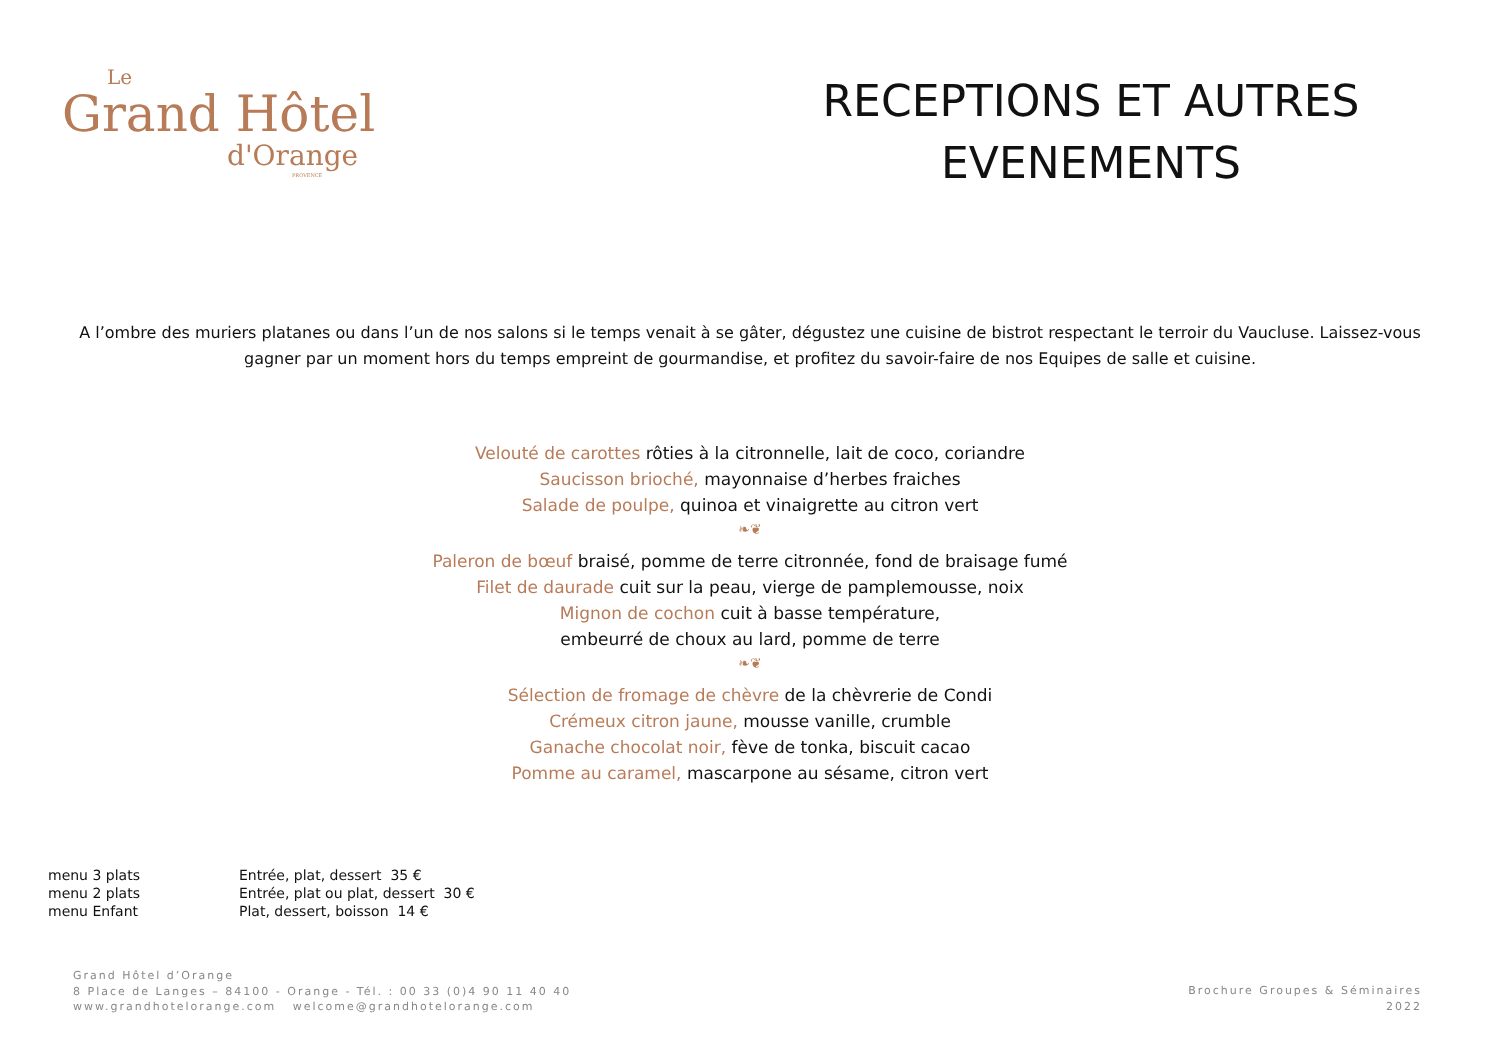Le
Grand Hôtel
d'Orange
PROVENCE
RECEPTIONS ET AUTRES EVENEMENTS
A l’ombre des muriers platanes ou dans l’un de nos salons si le temps venait à se gâter, dégustez une cuisine de bistrot respectant le terroir du Vaucluse. Laissez-vous gagner par un moment hors du temps empreint de gourmandise, et profitez du savoir-faire de nos Equipes de salle et cuisine.
Velouté de carottes rôties à la citronnelle, lait de coco, coriandre
Saucisson brioché, mayonnaise d’herbes fraiches
Salade de poulpe, quinoa et vinaigrette au citron vert
❧❦
Paleron de bœuf braisé, pomme de terre citronnée, fond de braisage fumé
Filet de daurade cuit sur la peau, vierge de pamplemousse, noix
Mignon de cochon cuit à basse température,
embeurré de choux au lard, pomme de terre
❧❦
Sélection de fromage de chèvre de la chèvrerie de Condi
Crémeux citron jaune, mousse vanille, crumble
Ganache chocolat noir, fève de tonka, biscuit cacao
Pomme au caramel, mascarpone au sésame, citron vert
| menu 3 plats | Entrée, plat, dessert 35 € |
| menu 2 plats | Entrée, plat ou plat, dessert 30 € |
| menu Enfant | Plat, dessert, boisson 14 € |
Grand Hôtel d’Orange
8 Place de Langes – 84100 - Orange - Tél. : 00 33 (0)4 90 11 40 40
www.grandhotelorange.com welcome@grandhotelorange.com
Brochure Groupes & Séminaires
2022